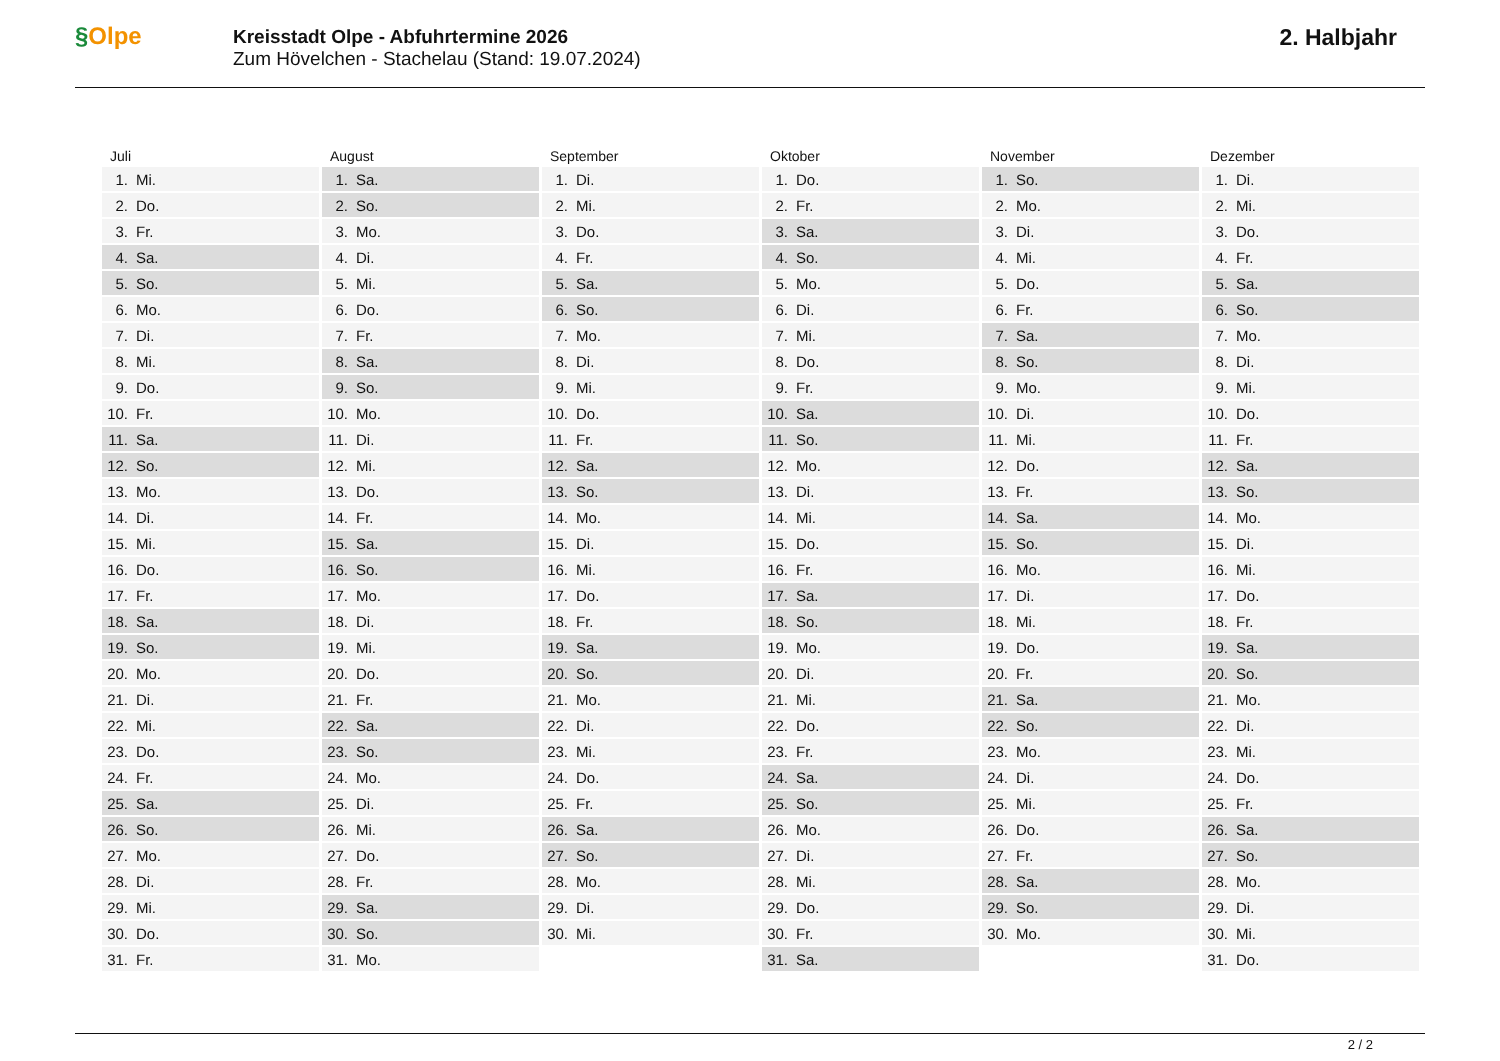§Olpe
Kreisstadt Olpe - Abfuhrtermine 2026
Zum Hövelchen - Stachelau (Stand: 19.07.2024)
2. Halbjahr
Juli
| 1. | Mi. |
| 2. | Do. |
| 3. | Fr. |
| 4. | Sa. |
| 5. | So. |
| 6. | Mo. |
| 7. | Di. |
| 8. | Mi. |
| 9. | Do. |
| 10. | Fr. |
| 11. | Sa. |
| 12. | So. |
| 13. | Mo. |
| 14. | Di. |
| 15. | Mi. |
| 16. | Do. |
| 17. | Fr. |
| 18. | Sa. |
| 19. | So. |
| 20. | Mo. |
| 21. | Di. |
| 22. | Mi. |
| 23. | Do. |
| 24. | Fr. |
| 25. | Sa. |
| 26. | So. |
| 27. | Mo. |
| 28. | Di. |
| 29. | Mi. |
| 30. | Do. |
| 31. | Fr. |
August
| 1. | Sa. |
| 2. | So. |
| 3. | Mo. |
| 4. | Di. |
| 5. | Mi. |
| 6. | Do. |
| 7. | Fr. |
| 8. | Sa. |
| 9. | So. |
| 10. | Mo. |
| 11. | Di. |
| 12. | Mi. |
| 13. | Do. |
| 14. | Fr. |
| 15. | Sa. |
| 16. | So. |
| 17. | Mo. |
| 18. | Di. |
| 19. | Mi. |
| 20. | Do. |
| 21. | Fr. |
| 22. | Sa. |
| 23. | So. |
| 24. | Mo. |
| 25. | Di. |
| 26. | Mi. |
| 27. | Do. |
| 28. | Fr. |
| 29. | Sa. |
| 30. | So. |
| 31. | Mo. |
September
| 1. | Di. |
| 2. | Mi. |
| 3. | Do. |
| 4. | Fr. |
| 5. | Sa. |
| 6. | So. |
| 7. | Mo. |
| 8. | Di. |
| 9. | Mi. |
| 10. | Do. |
| 11. | Fr. |
| 12. | Sa. |
| 13. | So. |
| 14. | Mo. |
| 15. | Di. |
| 16. | Mi. |
| 17. | Do. |
| 18. | Fr. |
| 19. | Sa. |
| 20. | So. |
| 21. | Mo. |
| 22. | Di. |
| 23. | Mi. |
| 24. | Do. |
| 25. | Fr. |
| 26. | Sa. |
| 27. | So. |
| 28. | Mo. |
| 29. | Di. |
| 30. | Mi. |
Oktober
| 1. | Do. |
| 2. | Fr. |
| 3. | Sa. |
| 4. | So. |
| 5. | Mo. |
| 6. | Di. |
| 7. | Mi. |
| 8. | Do. |
| 9. | Fr. |
| 10. | Sa. |
| 11. | So. |
| 12. | Mo. |
| 13. | Di. |
| 14. | Mi. |
| 15. | Do. |
| 16. | Fr. |
| 17. | Sa. |
| 18. | So. |
| 19. | Mo. |
| 20. | Di. |
| 21. | Mi. |
| 22. | Do. |
| 23. | Fr. |
| 24. | Sa. |
| 25. | So. |
| 26. | Mo. |
| 27. | Di. |
| 28. | Mi. |
| 29. | Do. |
| 30. | Fr. |
| 31. | Sa. |
November
| 1. | So. |
| 2. | Mo. |
| 3. | Di. |
| 4. | Mi. |
| 5. | Do. |
| 6. | Fr. |
| 7. | Sa. |
| 8. | So. |
| 9. | Mo. |
| 10. | Di. |
| 11. | Mi. |
| 12. | Do. |
| 13. | Fr. |
| 14. | Sa. |
| 15. | So. |
| 16. | Mo. |
| 17. | Di. |
| 18. | Mi. |
| 19. | Do. |
| 20. | Fr. |
| 21. | Sa. |
| 22. | So. |
| 23. | Mo. |
| 24. | Di. |
| 25. | Mi. |
| 26. | Do. |
| 27. | Fr. |
| 28. | Sa. |
| 29. | So. |
| 30. | Mo. |
Dezember
| 1. | Di. |
| 2. | Mi. |
| 3. | Do. |
| 4. | Fr. |
| 5. | Sa. |
| 6. | So. |
| 7. | Mo. |
| 8. | Di. |
| 9. | Mi. |
| 10. | Do. |
| 11. | Fr. |
| 12. | Sa. |
| 13. | So. |
| 14. | Mo. |
| 15. | Di. |
| 16. | Mi. |
| 17. | Do. |
| 18. | Fr. |
| 19. | Sa. |
| 20. | So. |
| 21. | Mo. |
| 22. | Di. |
| 23. | Mi. |
| 24. | Do. |
| 25. | Fr. |
| 26. | Sa. |
| 27. | So. |
| 28. | Mo. |
| 29. | Di. |
| 30. | Mi. |
| 31. | Do. |
2 / 2